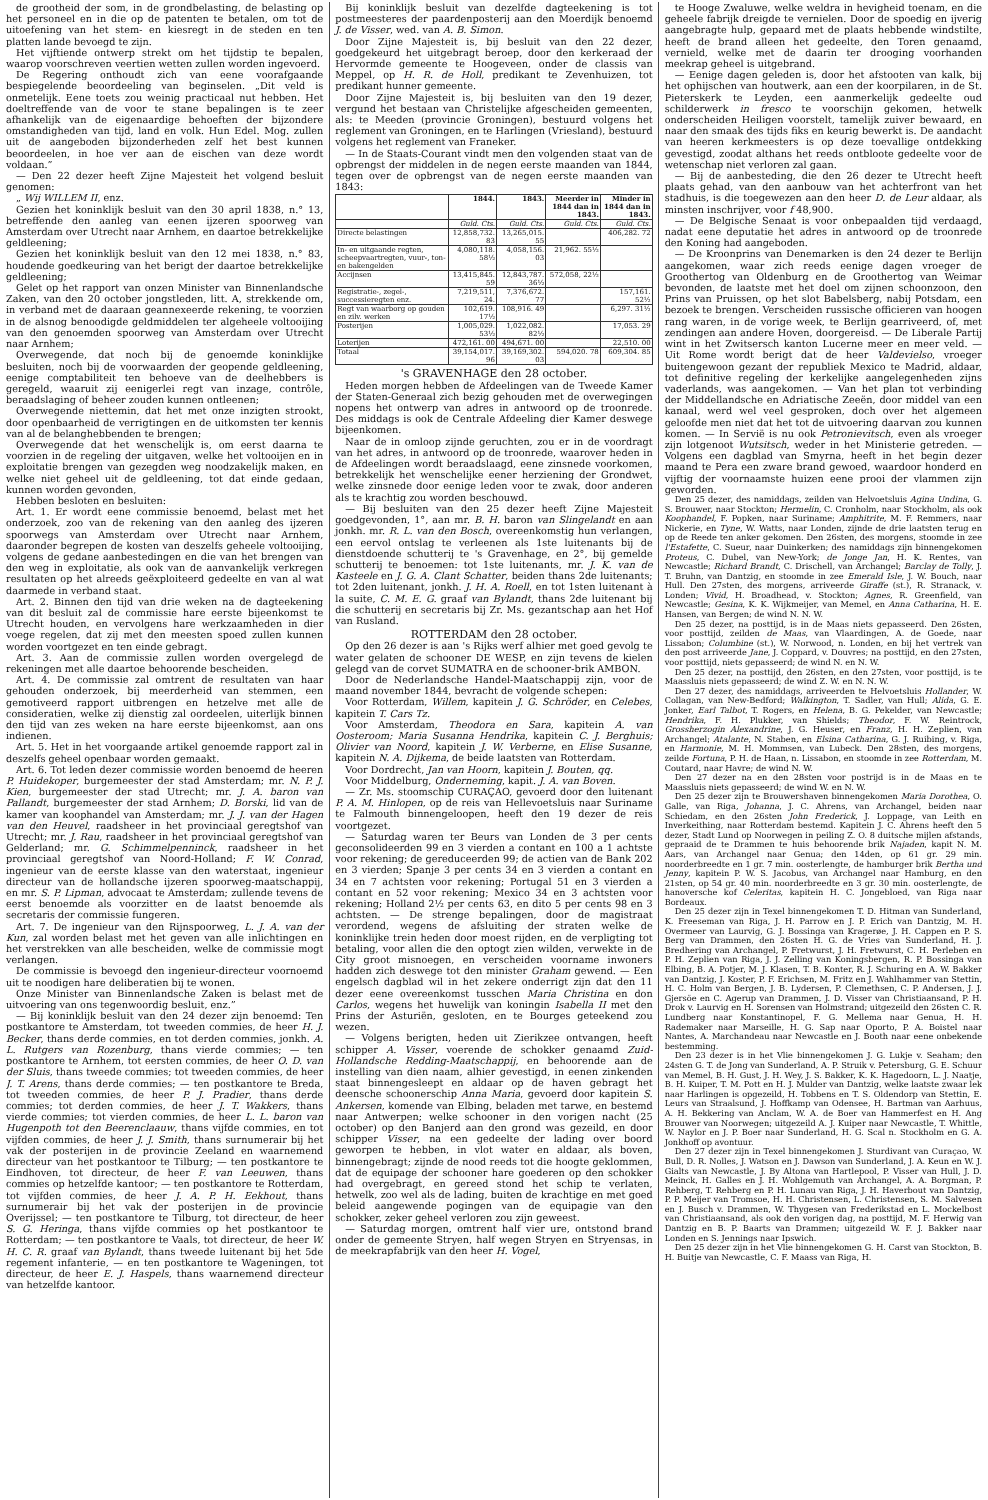de grootheid der som, in de grondbelasting, de belasting op het personeel en in die op de patenten te betalen, om tot de uitoefening van het stem- en kiesregt in de steden en ten platten lande bevoegd te zijn.
Het vijftiende ontwerp strekt om het tijdstip te bepalen, waarop voorschreven veertien wetten zullen worden ingevoerd.
De Regering onthoudt zich van eene voorafgaande bespiegelende beoordeeling van beginselen. „Dit veld is onmetelijk. Eene toets zou weinig practicaal nut hebben. Het doeltreffende van de voor te stane bepalingen is te zeer afhankelijk van de eigenaardige behoeften der bijzondere omstandigheden van tijd, land en volk. Hun Edel. Mog. zullen uit de aangeboden bijzonderheden zelf het best kunnen beoordeelen, in hoe ver aan de eischen van deze wordt voldaan.”
— Den 22 dezer heeft Zijne Majesteit het volgend besluit genomen:
„ Wij WILLEM II, enz.
Gezien het koninklijk besluit van den 30 april 1838, n.° 13, betreffende den aanleg van eenen ijzeren spoorweg van Amsterdam over Utrecht naar Arnhem, en daartoe betrekkelijke geldleening;
Gezien het koninklijk besluit van den 12 mei 1838, n.° 83, houdende goedkeuring van het berigt der daartoe betrekkelijke geldleening;
Gelet op het rapport van onzen Minister van Binnenlandsche Zaken, van den 20 october jongstleden, litt. A, strekkende om, in verband met de daaraan geannexeerde rekening, te voorzien in de alsnog benoodigde geldmiddelen ter algeheele voltooijing van den genoemden spoorweg van Amsterdam over Utrecht naar Arnhem;
Overwegende, dat noch bij de genoemde koninklijke besluiten, noch bij de voorwaarden der geopende geldleening, eenige comptabiliteit ten behoeve van de deelhebbers is geregeld, waaruit zij eenigerlei regt van inzage, contrôle, beraadslaging of beheer zouden kunnen ontleenen;
Overwegende niettemin, dat het met onze inzigten strookt, door openbaarheid de verrigtingen en de uitkomsten ter kennis van al de belanghebbenden te brengen;
Overwegende dat het wenschelijk is, om eerst daarna te voorzien in de regeling der uitgaven, welke het voltooijen en in exploitatie brengen van gezegden weg noodzakelijk maken, en welke niet geheel uit de geldleening, tot dat einde gedaan, kunnen worden gevonden,
Hebben besloten en besluiten:
Art. 1. Er wordt eene commissie benoemd, belast met het onderzoek, zoo van de rekening van den aanleg des ijzeren spoorwegs van Amsterdam over Utrecht naar Arnhem, daaronder begrepen de kosten van deszelfs geheele voltooijing, volgens de gedane aanbestedingen en die van het brengen van den weg in exploitatie, als ook van de aanvankelijk verkregen resultaten op het alreeds geëxploiteerd gedeelte en van al wat daarmede in verband staat.
Art. 2. Binnen den tijd van drie weken na de dagteekening van dit besluit zal de commissie hare eerste bijeenkomst te Utrecht houden, en vervolgens hare werkzaamheden in dier voege regelen, dat zij met den meesten spoed zullen kunnen worden voortgezet en ten einde gebragt.
Art. 3. Aan de commissie zullen worden overgelegd de rekeningen met alle daartoe behoorende bescheiden.
Art. 4. De commissie zal omtrent de resultaten van haar gehouden onderzoek, bij meerderheid van stemmen, een gemotiveerd rapport uitbrengen en hetzelve met alle de consideratien, welke zij dienstig zal oordeelen, uiterlijk binnen den tijd van zes weken na hare eerste bijeenkomst, aan ons indienen.
Art. 5. Het in het voorgaande artikel genoemde rapport zal in deszelfs geheel openbaar worden gemaakt.
Art. 6. Tot leden dezer commissie worden benoemd de heeren P. Huidekoper, burgemeester der stad Amsterdam; mr. N. P. J. Kien, burgemeester der stad Utrecht; mr. J. A. baron van Pallandt, burgemeester der stad Arnhem; D. Borski, lid van de kamer van koophandel van Amsterdam; mr. J. J. van der Hagen van den Heuvel, raadsheer in het provinciaal geregtshof van Utrecht; mr. J. Rau, raadsheer in het provinciaal geregtshof van Gelderland; mr. G. Schimmelpenninck, raadsheer in het provinciaal geregtshof van Noord-Holland; F. W. Conrad, ingenieur van de eerste klasse van den waterstaat, ingenieur directeur van de hollandsche ijzeren spoorweg-maatschappij, en mr. S. P. Lipman, advocaat te Amsterdam; zullende tevens de eerst benoemde als voorzitter en de laatst benoemde als secretaris der commissie fungeren.
Art. 7. De ingenieur van den Rijnspoorweg, L. J. A. van der Kun, zal worden belast met het geven van alle inlichtingen en het verstrekken van alle bescheiden, welke de commissie mogt verlangen.
De commissie is bevoegd den ingenieur-directeur voornoemd uit te noodigen hare deliberatien bij te wonen.
Onze Minister van Binnenlandsche Zaken is belast met de uitvoering van ons tegenwoordig besluit, enz.”
— Bij koninklijk besluit van den 24 dezer zijn benoemd: Ten postkantore te Amsterdam, tot tweeden commies, de heer H. J. Becker, thans derde commies, en tot derden commies, jonkh. A. L. Rutgers van Rozenburg, thans vierde commies; — ten postkantore te Arnhem, tot eersten commies, de heer O. D. van der Sluis, thans tweede commies; tot tweeden commies, de heer J. T. Arens, thans derde commies; — ten postkantore te Breda, tot tweeden commies, de heer P. J. Pradier, thans derde commies; tot derden commies, de heer J. T. Wakkers, thans vierde commies; tot vierden commies, de heer L. L. baron van Hugenpoth tot den Beerenclaauw, thans vijfde commies, en tot vijfden commies, de heer J. J. Smith, thans surnumerair bij het vak der posterijen in de provincie Zeeland en waarnemend directeur van het postkantoor te Tilburg; — ten postkantore te Eindhoven, tot directeur, de heer F. van Leeuwen, thans commies op hetzelfde kantoor; — ten postkantore te Rotterdam, tot vijfden commies, de heer J. A. P. H. Eekhout, thans surnumerair bij het vak der posterijen in de provincie Overijssel; — ten postkantore te Tilburg, tot directeur, de heer S. G. Heringa, thans vijfde commies op het postkantoor te Rotterdam; — ten postkantore te Vaals, tot directeur, de heer W. H. C. R. graaf van Bylandt, thans tweede luitenant bij het 5de regement infanterie, — en ten postkantore te Wageningen, tot directeur, de heer E. J. Haspels, thans waarnemend directeur van hetzelfde kantoor.
Bij koninklijk besluit van dezelfde dagteekening is tot postmeesteres der paardenposterij aan den Moerdijk benoemd J. de Visser, wed. van A. B. Simon.
Door Zijne Majesteit is, bij besluit van den 22 dezer, goedgekeurd het uitgebragt beroep, door den kerkeraad der Hervormde gemeente te Hoogeveen, onder de classis van Meppel, op H. R. de Holl, predikant te Zevenhuizen, tot predikant hunner gemeente.
Door Zijne Majesteit is, bij besluiten van den 19 dezer, vergund het bestaan van Christelijke afgescheiden gemeenten, als: te Meeden (provincie Groningen), bestuurd volgens het reglement van Groningen, en te Harlingen (Vriesland), bestuurd volgens het reglement van Franeker.
— In de Staats-Courant vindt men den volgenden staat van de opbrengst der middelen in de negen eerste maanden van 1844, tegen over de opbrengst van de negen eerste maanden van 1843:
| | 1844. | 1843. | Meerder in 1844 dan in 1843. | Minder in 1844 dan in 1843. |
| --- | --- | --- | --- | --- |
| | Guld. Cts. | Guld. Cts. | Guld. Cts. | Guld. Cts. |
| Directe belastingen | 12,858,732. 83 | 13,265,015. 55 | | 406,282. 72 |
| In- en uitgaande regten, scheepvaartregten, vuur-, ton- en bakengelden | 4,080,118. 58½ | 4,058,156. 03 | 21,962. 55½ | |
| Accijnsen | 13,415,845. 59 | 12,843,787. 36½ | 572,058, 22½ | |
| Registratie-, zegel-, successieregten enz. | 7,219,511, 24. | 7,376,672. 77 | | 157,161. 52½ |
| Regt van waarborg op gouden en zilv. werken | 102,619. 17½ | 108,916. 49 | | 6,297. 31½ |
| Posterijen | 1,005,029. 53½ | 1,022,082. 82½ | | 17,053. 29 |
| Loterijen | 472,161. 00 | 494,671. 00 | | 22,510. 00 |
| Totaal | 39,154,017. 96 | 39,169,302. 03 | 594,020. 78 | 609,304. 85 |
's GRAVENHAGE den 28 october.
Heden morgen hebben de Afdeelingen van de Tweede Kamer der Staten-Generaal zich bezig gehouden met de overwegingen nopens het ontwerp van adres in antwoord op de troonrede. Des middags is ook de Centrale Afdeeling dier Kamer deswege bijeenkomen.
Naar de in omloop zijnde geruchten, zou er in de voordragt van het adres, in antwoord op de troonrede, waarover heden in de Afdeelingen wordt beraadslaagd, eene zinsnede voorkomen, betrekkelijk het wenschelijke eener herziening der Grondwet, welke zinsnede door eenige leden voor te zwak, door anderen als te krachtig zou worden beschouwd.
— Bij besluiten van den 25 dezer heeft Zijne Majesteit goedgevonden, 1°, aan mr. B. H. baron van Slingelandt en aan jonkh. mr. R. L. van den Bosch, overeenkomstig hun verlangen, een eervol ontslag te verleenen als 1ste luitenants bij de dienstdoende schutterij te 's Gravenhage, en 2°, bij gemelde schutterij te benoemen: tot 1ste luitenants, mr. J. K. van de Kasteele en J. G. A. Clant Schatter, beiden thans 2de luitenants; tot 2den luitenant, jonkh. J. H. A. Roell, en tot 1sten luitenant à la suite, C. M. E. G. graaf van Bylandt, thans 2de luitenant bij die schutterij en secretaris bij Zr. Ms. gezantschap aan het Hof van Rusland.
ROTTERDAM den 28 october.
Op den 26 dezer is aan 's Rijks werf alhier met goed gevolg te water gelaten de schooner DE WESP, en zijn tevens de kielen gelegd van de corvet SUMATRA en de schooner-brik AMBON.
Door de Nederlandsche Handel-Maatschappij zijn, voor de maand november 1844, bevracht de volgende schepen:
Voor Rotterdam, Willem, kapitein J. G. Schröder, en Celebes, kapitein T. Cars Tz.
Voor Amsterdam, Theodora en Sara, kapitein A. van Oosteroom; Maria Susanna Hendrika, kapitein C. J. Berghuis; Olivier van Noord, kapitein J. W. Verberne, en Elise Susanne, kapitein N. A. Dijkema, de beide laatsten van Rotterdam.
Voor Dordrecht, Jan van Hoorn, kapitein J. Bouten, qq.
Voor Middelburg, Onderneming, kapit. J. A. van Boven.
— Zr. Ms. stoomschip CURAÇAO, gevoerd door den luitenant P. A. M. Hinlopen, op de reis van Hellevoetsluis naar Suriname te Falmouth binnengeloopen, heeft den 19 dezer de reis voortgezet.
— Saturdag waren ter Beurs van Londen de 3 per cents geconsolideerden 99 en 3 vierden a contant en 100 a 1 achtste voor rekening; de gereduceerden 99; de actien van de Bank 202 en 3 vierden; Spanje 3 per cents 34 en 3 vierden a contant en 34 en 7 achtsten voor rekening; Portugal 51 en 3 vierden a contant en 52 voor rekening; Mexico 34 en 3 achtsten voor rekening; Holland 2½ per cents 63, en dito 5 per cents 98 en 3 achtsten. — De strenge bepalingen, door de magistraat verordend, wegens de afsluiting der straten welke de koninklijke trein heden door moest rijden, en de verpligting tot betaling, voor allen die den optogt zien wilden, verwekte in de City groot misnoegen, en verscheiden voorname inwoners hadden zich deswege tot den minister Graham gewend. — Een engelsch dagblad wil in het zekere onderrigt zijn dat den 11 dezer eene overeenkomst tusschen Maria Christina en don Carlos, wegens het huwelijk van koningin Isabella II met den Prins der Asturiën, gesloten, en te Bourges geteekend zou wezen.
— Volgens berigten, heden uit Zierikzee ontvangen, heeft schipper A. Visser, voerende de schokker genaamd Zuid-Hollandsche Redding-Maatschappij, en behoorende aan de instelling van dien naam, alhier gevestigd, in eenen zinkenden staat binnengesleept en aldaar op de haven gebragt het deensche schoonerschip Anna Maria, gevoerd door kapitein S. Ankersen, komende van Elbing, beladen met tarwe, en bestemd naar Antwerpen; welke schooner in den vorigen nacht (25 october) op den Banjerd aan den grond was gezeild, en door schipper Visser, na een gedeelte der lading over boord geworpen te hebben, in vlot water en aldaar, als boven, binnengebragt; zijnde de nood reeds tot die hoogte geklommen, dat de equipage der schooner hare goederen op den schokker had overgebragt, en gereed stond het schip te verlaten, hetwelk, zoo wel als de lading, buiten de krachtige en met goed beleid aangewende pogingen van de equipagie van den schokker, zeker geheel verloren zou zijn geweest.
— Saturdag morgen, omtrent half vier ure, ontstond brand onder de gemeente Stryen, half wegen Stryen en Stryensas, in de meekrapfabrijk van den heer H. Vogel,
te Hooge Zwaluwe, welke weldra in hevigheid toenam, en die geheele fabrijk dreigde te vernielen. Door de spoedig en ijverig aangebragte hulp, gepaard met de plaats hebbende windstilte, heeft de brand alleen het gedeelte, den Toren genaamd, vernield, welke met de daarin ter drooging voorhanden meekrap geheel is uitgebrand.
— Eenige dagen geleden is, door het afstooten van kalk, bij het ophijschen van houtwerk, aan een der koorpilaren, in de St. Pieterskerk te Leyden, een aanmerkelijk gedeelte oud schilderwerk in fresco te voorschijn gekomen, hetwelk onderscheiden Heiligen voorstelt, tamelijk zuiver bewaard, en naar den smaak des tijds fiks en keurig bewerkt is. De aandacht van heeren kerkmeesters is op deze toevallige ontdekking gevestigd, zoodat althans het reeds ontbloote gedeelte voor de wetenschap niet verloren zal gaan.
— Bij de aanbesteding, die den 26 dezer te Utrecht heeft plaats gehad, van den aanbouw van het achterfront van het stadhuis, is die toegewezen aan den heer D. de Leur aldaar, als minsten inschrijver, voor f 48,900.
— De Belgische Senaat is voor onbepaalden tijd verdaagd, nadat eene deputatie het adres in antwoord op de troonrede den Koning had aangeboden.
— De Kroonprins van Denemarken is den 24 dezer te Berlijn aangekomen, waar zich reeds eenige dagen vroeger de Groothertog van Oldenburg en de Groothertog van Weimar bevonden, de laatste met het doel om zijnen schoonzoon, den Prins van Pruissen, op het slot Babelsberg, nabij Potsdam, een bezoek te brengen. Verscheiden russische officieren van hoogen rang waren, in de vorige week, te Berlijn gearriveerd, of, met zendingen aan andere Hoven, doorgereisd. — De Liberale Partij wint in het Zwitsersch kanton Lucerne meer en meer veld. — Uit Rome wordt berigt dat de heer Valdevielso, vroeger buitengewoon gezant der republiek Mexico te Madrid, aldaar, tot definitive regeling der kerkelijke aangelegenheden zijns vaderlands, was aangekomen. — Van het plan tot verbinding der Middellandsche en Adriatische Zeeën, door middel van een kanaal, werd wel veel gesproken, doch over het algemeen geloofde men niet dat het tot de uitvoering daarvan zou kunnen komen. — In Servië is nu ook Petronievitsch, even als vroeger zijn lotgenoot Wutsitsch, weder in het Ministerie getreden. — Volgens een dagblad van Smyrna, heeft in het begin dezer maand te Pera een zware brand gewoed, waardoor honderd en vijftig der voornaamste huizen eene prooi der vlammen zijn geworden.
Den 25 dezer, des namiddags, zeilden van Helvoetsluis Agina Undina, G. S. Brouwer, naar Stockton; Hermelin, C. Cronholm, naar Stockholm, als ook Koophandel, F. Popken, naar Suriname; Amphitrite, M. F. Remmers, naar Nickerie, en Tyne, W. Watts, naar Londen, zijnde de drie laatsten terug en op de Reede ten anker gekomen. Den 26sten, des morgens, stoomde in zee l'Estafette, C. Sueur, naar Duinkerken; des namiddags zijn binnengekomen Proteus, C. Dubel, van New-York; de Jonge Jan, H. K. Rentes, van Newcastle; Richard Brandt, C. Drischell, van Archangel; Barclay de Tolly, J. T. Bruhn, van Dantzig, en stoomde in zee Emerald Isle, J. W. Bouch, naar Hull. Den 27sten, des morgens, arriveerde Giraffe (st.), R. Stranack, v. Londen; Vivid, H. Broadhead, v. Stockton; Agnes, R. Greenfield, van Newcastle; Gesina, K. K. Wijkmeijer, van Memel, en Anna Catharina, H. E. Hansen, van Bergen; de wind N. N. W.
Den 25 dezer, na posttijd, is in de Maas niets gepasseerd. Den 26sten, voor posttijd, zeilden de Maas, van Vlaardingen, A. de Goede, naar Lissabon; Columbine (st.), W. Norwood, n. Londen, en bij het vertrek van den post arriveerde Jane, J. Coppard, v. Douvres; na posttijd, en den 27sten, voor posttijd, niets gepasseerd; de wind N. en N. W.
Den 25 dezer, na posttijd, den 26sten, en den 27sten, voor posttijd, is te Maassluis niets gepasseerd; de wind Z. W. en N. N. W.
Den 27 dezer, des namiddags, arriveerden te Helvoetsluis Hollander, W. Collagan, van New-Bedford; Walkington, T. Sadler, van Hull; Alida, G. E. Jonker, Earl Talbot, T. Rogers, en Helena, B. G. Pekelder, van Newcastle; Hendrika, F. H. Plukker, van Shields; Theodor, F. W. Reintrock, Grossherzogin Alexandrine, J. G. Heuser, en Franz, H. H. Zeplien, van Archangel; Atalante, N. Staben, en Elsina Catharina, G. J. Ruibing, v. Riga, en Harmonie, M. H. Mommsen, van Lubeck. Den 28sten, des morgens, zeilde Fortuna, P. H. de Haan, n. Lissabon, en stoomde in zee Rotterdam, M. Coutard, naar Havre; de wind N. W.
Den 27 dezer na en den 28sten voor postrijd is in de Maas en te Maassluis niets gepasseerd; de wind W. en N. W.
Den 25 dezer zijn te Brouwershaven binnengekomen Maria Dorothea, O. Galle, van Riga, Johanna, J. C. Ahrens, van Archangel, beiden naar Schiedam, en den 26sten John Frederick, J. Loppage, van Leith en Inverkeithing, naar Rotterdam bestemd. Kapitein J. C. Ahrens heeft den 5 dezer, Stadt Lund op Noorwegen in peiling Z. O. 8 duitsche mijlen afstands, gepraaid de te Drammen te huis behoorende brik Najaden, kapit N. M. Aars, van Archangel naar Genua; den 14den, op 61 gr. 29 min. noorderbreedte en 1 gr. 7 min. oosterlengte, de hamburger brik Bertha und Jenny, kapitein P. W. S. Jacobus, van Archangel naar Hamburg, en den 21sten, op 54 gr. 40 min. noorderbreedte en 3 gr. 30 min. oosterlengte, de hanoversche kof Celeritas, kapitein H. C. Jongebloed, van Riga naar Bordeaux.
Den 25 dezer zijn in Texel binnengekomen T. D. Hitman van Sunderland, K. Freeseman van Riga, J. H. Parrow en J. P. Erich van Dantzig, M. H. Overmeer van Laurvig, G. J. Bossinga van Kragerøe, J. H. Cappen en P. S. Berg van Drammen, den 26sten H. G. de Vries van Sunderland, H. J. Bredhering van Archangel, P. Fretwurst, J. H. Fretwurst, C. H. Perleben en P. H. Zeplien van Riga, J. J. Zelling van Koningsbergen, R. P. Bossinga van Elbing, B. A. Potjer, M. J. Klasen, T. B. Konter, R. J. Schuring en A. W. Bakker van Dantzig, J. Koster, P. F. Erichsen, M. Fritz en J. Wahlhammer van Stettin, H. C. Holm van Bergen, J. B. Lydersen, P. Clemethsen, C. P. Andersen, J. J. Gjersöe en C. Agerup van Drammen, J. D. Visser van Christiaansand, P. H. Drok v. Laurvig en H. Sorensen van Holmstrand; uitgezeild den 26sten C. R. Lundberg naar Konstantinopel, F. G. Mellema naar Genua, H. H. Rademaker naar Marseille, H. G. Sap naar Oporto, P. A. Boistel naar Nantes, A. Marchandeau naar Newcastle en J. Booth naar eene onbekende bestemming.
Den 23 dezer is in het Vlie binnengekomen J. G. Lukje v. Seaham; den 24sten G. T. de Jong van Sunderland, A. P. Struik v. Petersburg, G. E. Schuur van Memel, B. H. Gust, J. H. Wey, J. S. Bakker, K. K. Hagedoorn, L. J. Naatje, B. H. Kuiper, T. M. Pott en H. J. Mulder van Dantzig, welke laatste zwaar lek naar Harlingen is opgezeild, H. Tobbens en T. S. Oldendorp van Stettin, E. Leurs van Straalsund, J. Hoffkamp van Odensee, H. Bartman van Aarhuus, A. H. Bekkering van Anclam, W. A. de Boer van Hammerfest en H. Ang Brouwer van Noorwegen; uitgezeild A. J. Kuiper naar Newcastle, T. Whittle, W. Naylor en J. P. Boer naar Sunderland, H. G. Scal n. Stockholm en G. A. Jonkhoff op avontuur.
Den 27 dezer zijn in Texel binnengekomen J. Sturdivant van Curaçao, W. Bull, D. R. Nolles, J. Watson en J. Dawson van Sunderland, J. A. Keun en W. J. Gialts van Newcastle, J. By Altona van Hartlepool, P. Visser van Hull, J. D. Meinck, H. Galles en J. H. Wohlgemuth van Archangel, A. A. Borgman, P. Rehberg, T. Rehberg en P. H. Lunau van Riga, J. H. Haverbout van Dantzig, P. P. Meijer van Tromsoe, H. H. Christensen, L. Christensen, S. M. Salvesen en J. Busch v. Drammen, W. Thygesen van Frederikstad en L. Mockelbost van Christiaansand, als ook den vorigen dag, na posttijd, M. F. Herwig van Dantzig en B. P. Baarts van Drammen; uitgezeild W. F. J. Bakker naar Londen en S. Jennings naar Ipswich.
Den 25 dezer zijn in het Vlie binnengekomen G. H. Carst van Stockton, B. H. Buitje van Newcastle, C. F. Maass van Riga, H.